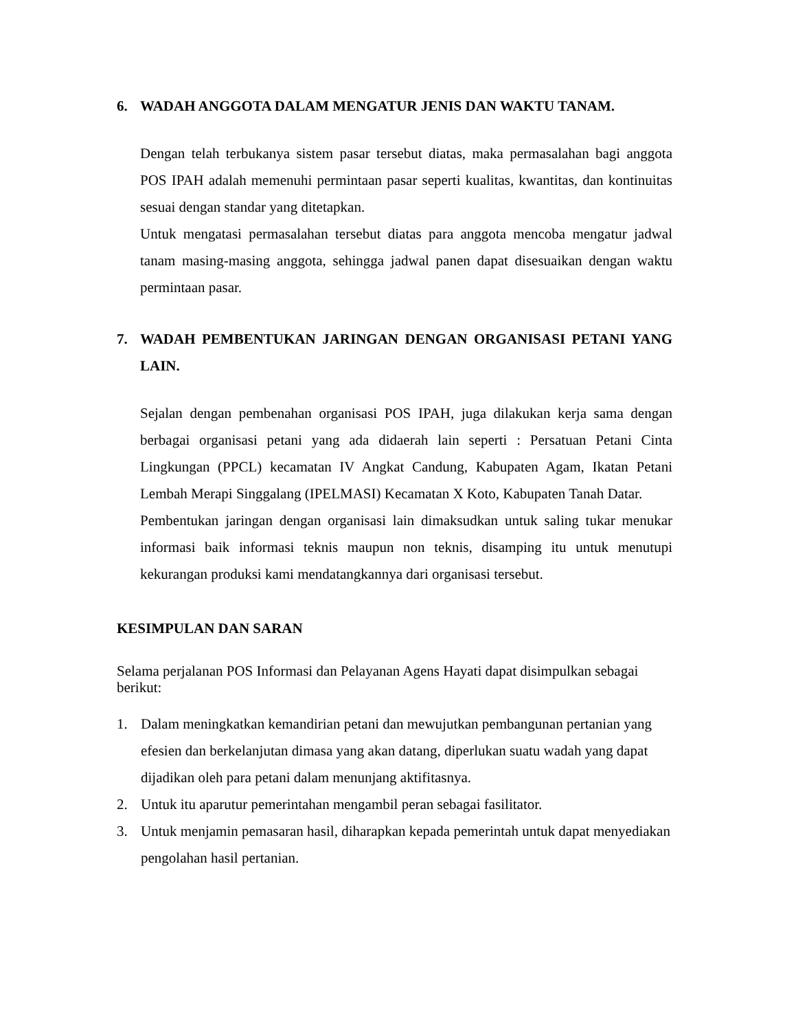6. WADAH ANGGOTA DALAM MENGATUR JENIS DAN WAKTU TANAM.
Dengan telah terbukanya sistem pasar tersebut diatas, maka permasalahan bagi anggota POS IPAH adalah memenuhi permintaan pasar seperti kualitas, kwantitas, dan kontinuitas sesuai dengan standar yang ditetapkan.
Untuk mengatasi permasalahan tersebut diatas para anggota mencoba mengatur jadwal tanam masing-masing anggota, sehingga jadwal panen dapat disesuaikan dengan waktu permintaan pasar.
7. WADAH PEMBENTUKAN JARINGAN DENGAN ORGANISASI PETANI YANG LAIN.
Sejalan dengan pembenahan organisasi POS IPAH, juga dilakukan kerja sama dengan berbagai organisasi petani yang ada didaerah lain seperti : Persatuan Petani Cinta Lingkungan (PPCL) kecamatan IV Angkat Candung, Kabupaten Agam, Ikatan Petani Lembah Merapi Singgalang (IPELMASI) Kecamatan X Koto, Kabupaten Tanah Datar.
Pembentukan jaringan dengan organisasi lain dimaksudkan untuk saling tukar menukar informasi baik informasi teknis maupun non teknis, disamping itu untuk menutupi kekurangan produksi kami mendatangkannya dari organisasi tersebut.
KESIMPULAN DAN SARAN
Selama perjalanan POS Informasi dan Pelayanan Agens Hayati dapat disimpulkan sebagai berikut:
1. Dalam meningkatkan kemandirian petani dan mewujutkan pembangunan pertanian yang efesien dan berkelanjutan dimasa yang akan datang, diperlukan suatu wadah yang dapat dijadikan oleh para petani dalam menunjang aktifitasnya.
2. Untuk itu aparutur pemerintahan mengambil peran sebagai fasilitator.
3. Untuk menjamin pemasaran hasil, diharapkan kepada pemerintah untuk dapat menyediakan pengolahan hasil pertanian.